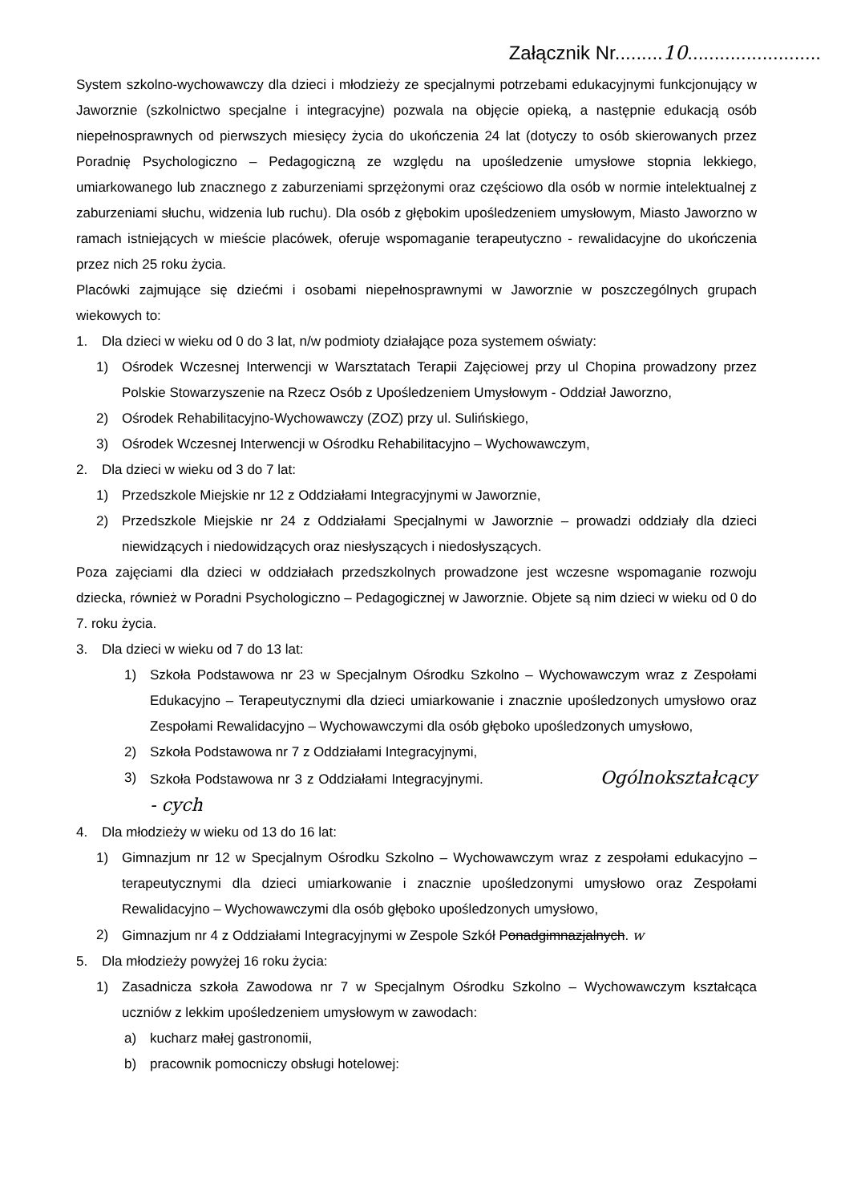Załącznik Nr.........10.........................
System szkolno-wychowawczy dla dzieci i młodzieży ze specjalnymi potrzebami edukacyjnymi funkcjonujący w Jaworznie (szkolnictwo specjalne i integracyjne) pozwala na objęcie opieką, a następnie edukacją osób niepełnosprawnych od pierwszych miesięcy życia do ukończenia 24 lat (dotyczy to osób skierowanych przez Poradnię Psychologiczno – Pedagogiczną ze względu na upośledzenie umysłowe stopnia lekkiego, umiarkowanego lub znacznego z zaburzeniami sprzężonymi oraz częściowo dla osób w normie intelektualnej z zaburzeniami słuchu, widzenia lub ruchu). Dla osób z głębokim upośledzeniem umysłowym, Miasto Jaworzno w ramach istniejących w mieście placówek, oferuje wspomaganie terapeutyczno - rewalidacyjne do ukończenia przez nich 25 roku życia.
Placówki zajmujące się dziećmi i osobami niepełnosprawnymi w Jaworznie w poszczególnych grupach wiekowych to:
1. Dla dzieci w wieku od 0 do 3 lat, n/w podmioty działające poza systemem oświaty:
1) Ośrodek Wczesnej Interwencji w Warsztatach Terapii Zajęciowej przy ul Chopina prowadzony przez Polskie Stowarzyszenie na Rzecz Osób z Upośledzeniem Umysłowym - Oddział Jaworzno,
2) Ośrodek Rehabilitacyjno-Wychowawczy (ZOZ) przy ul. Sulińskiego,
3) Ośrodek Wczesnej Interwencji w Ośrodku Rehabilitacyjno – Wychowawczym,
2. Dla dzieci w wieku od 3 do 7 lat:
1) Przedszkole Miejskie nr 12 z Oddziałami Integracyjnymi w Jaworznie,
2) Przedszkole Miejskie nr 24 z Oddziałami Specjalnymi w Jaworznie – prowadzi oddziały dla dzieci niewidzących i niedowidzących oraz niesłyszących i niedosłyszących.
Poza zajęciami dla dzieci w oddziałach przedszkolnych prowadzone jest wczesne wspomaganie rozwoju dziecka, również w Poradni Psychologiczno – Pedagogicznej w Jaworznie. Objete są nim dzieci w wieku od 0 do 7. roku życia.
3. Dla dzieci w wieku od 7 do 13 lat:
1) Szkoła Podstawowa nr 23 w Specjalnym Ośrodku Szkolno – Wychowawczym wraz z Zespołami Edukacyjno – Terapeutycznymi dla dzieci umiarkowanie i znacznie upośledzonych umysłowo oraz Zespołami Rewalidacyjno – Wychowawczymi dla osób głęboko upośledzonych umysłowo,
2) Szkoła Podstawowa nr 7 z Oddziałami Integracyjnymi,
3) Szkoła Podstawowa nr 3 z Oddziałami Integracyjnymi. Ogólnokształcący - cych
4. Dla młodzieży w wieku od 13 do 16 lat:
1) Gimnazjum nr 12 w Specjalnym Ośrodku Szkolno – Wychowawczym wraz z zespołami edukacyjno – terapeutycznymi dla dzieci umiarkowanie i znacznie upośledzonymi umysłowo oraz Zespołami Rewalidacyjno – Wychowawczymi dla osób głęboko upośledzonych umysłowo,
2) Gimnazjum nr 4 z Oddziałami Integracyjnymi w Zespole Szkół Ponadgimnazjalnych. w
5. Dla młodzieży powyżej 16 roku życia:
1) Zasadnicza szkoła Zawodowa nr 7 w Specjalnym Ośrodku Szkolno – Wychowawczym kształcąca uczniów z lekkim upośledzeniem umysłowym w zawodach:
a) kucharz małej gastronomii,
b) pracownik pomocniczy obsługi hotelowej: